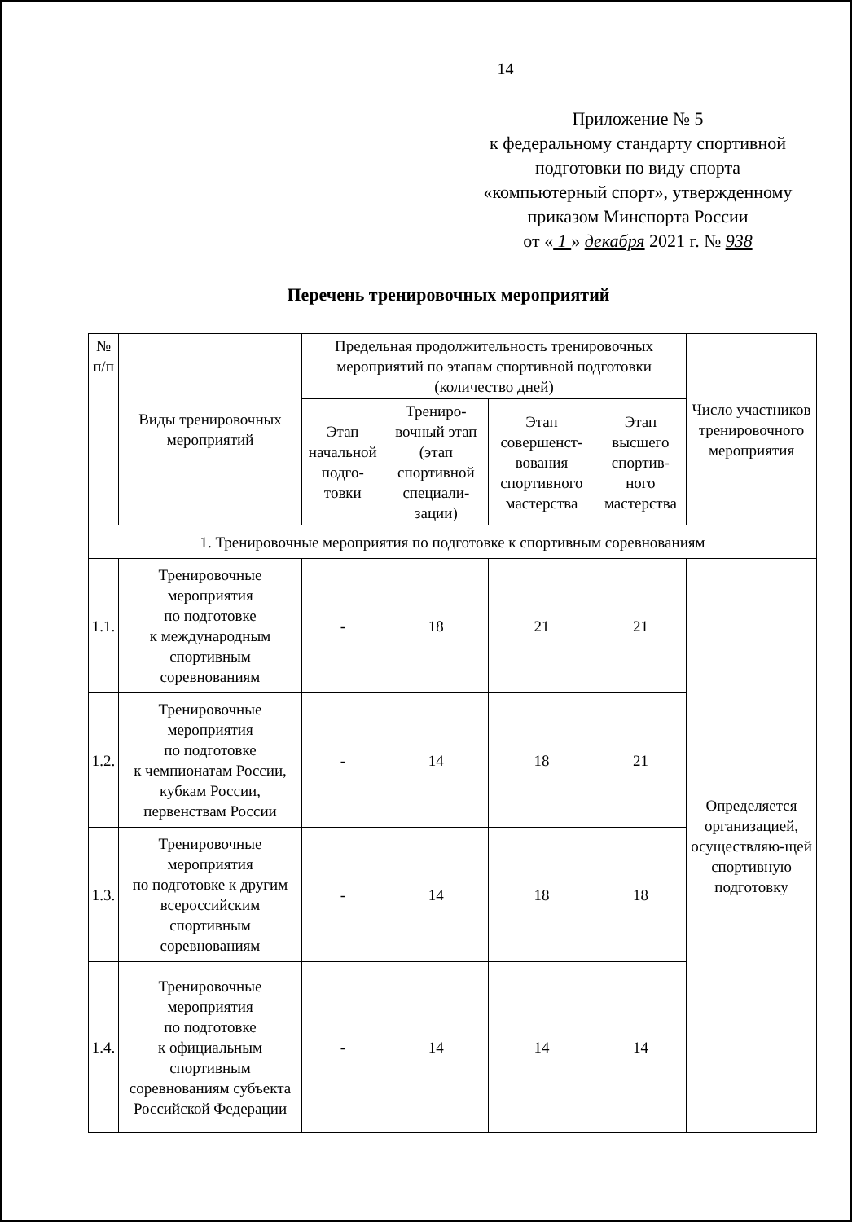14
Приложение № 5
к федеральному стандарту спортивной
подготовки по виду спорта
«компьютерный спорт», утвержденному
приказом Минспорта России
от « 1 » декабря 2021 г. № 938
Перечень тренировочных мероприятий
| № п/п | Виды тренировочных мероприятий | Предельная продолжительность тренировочных мероприятий по этапам спортивной подготовки (количество дней) | | | | Число участников тренировочного мероприятия |
| --- | --- | --- | --- | --- | --- | --- |
| | | Этап начальной подго-товки | Трениро-вочный этап (этап спортивной специали-зации) | Этап совершенст-вования спортивного мастерства | Этап высшего спортив-ного мастерства | |
| 1. Тренировочные мероприятия по подготовке к спортивным соревнованиям | | | | | | |
| 1.1. | Тренировочные мероприятия по подготовке к международным спортивным соревнованиям | - | 18 | 21 | 21 | Определяется организацией, осуществляю-щей спортивную подготовку |
| 1.2. | Тренировочные мероприятия по подготовке к чемпионатам России, кубкам России, первенствам России | - | 14 | 18 | 21 | |
| 1.3. | Тренировочные мероприятия по подготовке к другим всероссийским спортивным соревнованиям | - | 14 | 18 | 18 | |
| 1.4. | Тренировочные мероприятия по подготовке к официальным спортивным соревнованиям субъекта Российской Федерации | - | 14 | 14 | 14 | |